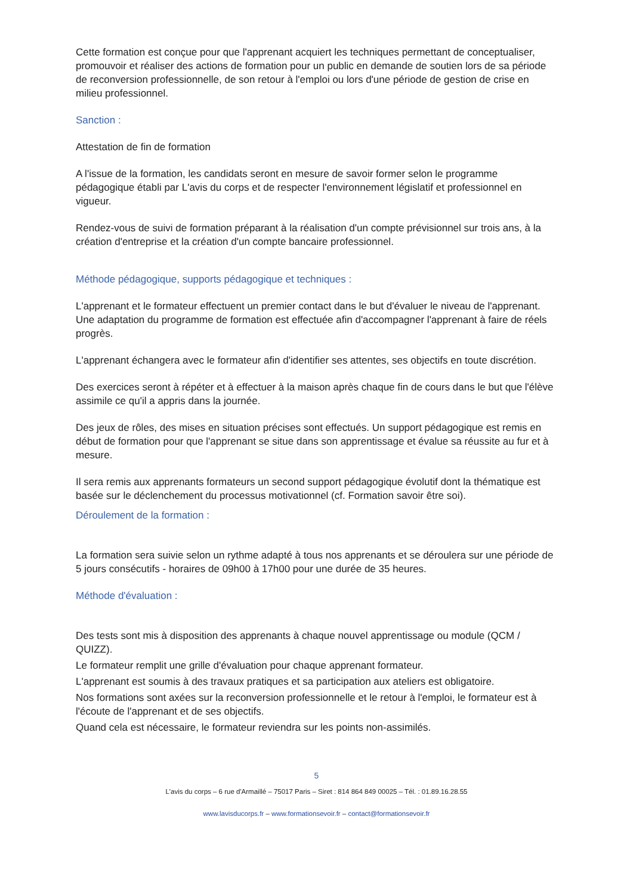Cette formation est conçue pour que l'apprenant acquiert les techniques permettant de conceptualiser, promouvoir et réaliser des actions de formation pour un public en demande de soutien lors de sa période de reconversion professionnelle, de son retour à l'emploi ou lors d'une période de gestion de crise en milieu professionnel.
Sanction :
Attestation de fin de formation
A l'issue de la formation, les candidats seront en mesure de savoir former selon le programme pédagogique établi par L'avis du corps et de respecter l'environnement législatif et professionnel en vigueur.
Rendez-vous de suivi de formation préparant à la réalisation d'un compte prévisionnel sur trois ans, à la création d'entreprise et la création d'un compte bancaire professionnel.
Méthode pédagogique, supports pédagogique et techniques :
L'apprenant et le formateur effectuent un premier contact dans le but d'évaluer le niveau de l'apprenant. Une adaptation du programme de formation est effectuée afin d'accompagner l'apprenant à faire de réels progrès.
L'apprenant échangera avec le formateur afin d'identifier ses attentes, ses objectifs en toute discrétion.
Des exercices seront à répéter et à effectuer à la maison après chaque fin de cours dans le but que l'élève assimile ce qu'il a appris dans la journée.
Des jeux de rôles, des mises en situation précises sont effectués. Un support pédagogique est remis en début de formation pour que l'apprenant se situe dans son apprentissage et évalue sa réussite au fur et à mesure.
Il sera remis aux apprenants formateurs un second support pédagogique évolutif dont la thématique est basée sur le déclenchement du processus motivationnel (cf. Formation savoir être soi).
Déroulement de la formation :
La formation sera suivie selon un rythme adapté à tous nos apprenants et se déroulera sur une période de 5 jours consécutifs - horaires de 09h00 à 17h00 pour une durée de 35 heures.
Méthode d'évaluation :
Des tests sont mis à disposition des apprenants à chaque nouvel apprentissage ou module (QCM / QUIZZ).
Le formateur remplit une grille d'évaluation pour chaque apprenant formateur.
L'apprenant est soumis à des travaux pratiques et sa participation aux ateliers est obligatoire.
Nos formations sont axées sur la reconversion professionnelle et le retour à l'emploi, le formateur est à l'écoute de l'apprenant et de ses objectifs.
Quand cela est nécessaire, le formateur reviendra sur les points non-assimilés.
5
L'avis du corps – 6 rue d'Armaillé – 75017 Paris – Siret : 814 864 849 00025 – Tél. : 01.89.16.28.55
www.lavisducorps.fr – www.formationsevoir.fr – contact@formationsevoir.fr